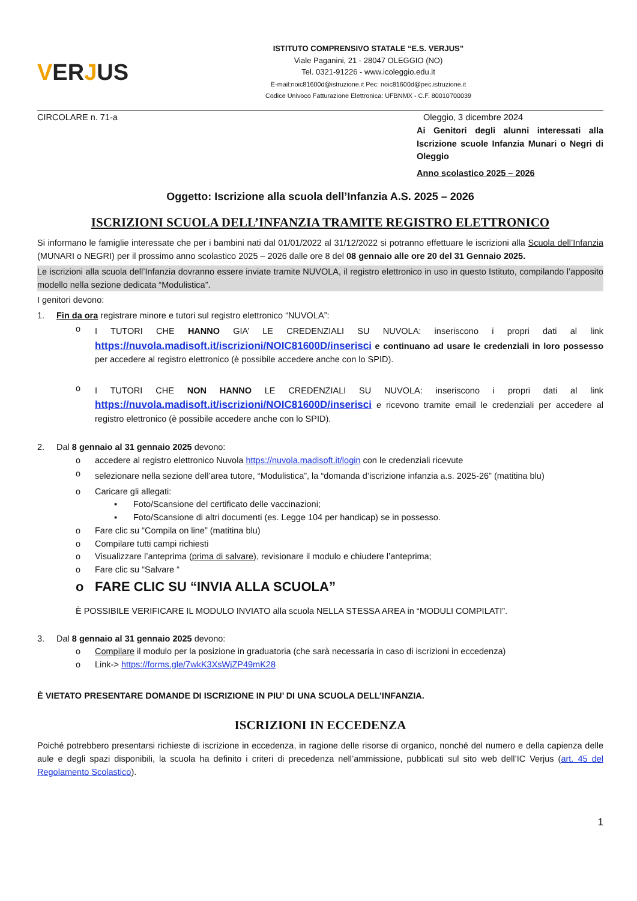VERJUS
ISTITUTO COMPRENSIVO STATALE “E.S. VERJUS”
Viale Paganini, 21 - 28047 OLEGGIO (NO)
Tel. 0321-91226 - www.icoleggio.edu.it
E-mail:noic81600d@istruzione.it Pec: noic81600d@pec.istruzione.it
Codice Univoco Fatturazione Elettronica: UFBNMX - C.F. 80010700039
CIRCOLARE n. 71-a Oleggio, 3 dicembre 2024
Ai Genitori degli alunni interessati alla Iscrizione scuole Infanzia Munari o Negri di Oleggio
Anno scolastico 2025 – 2026
Oggetto: Iscrizione alla scuola dell’Infanzia A.S. 2025 – 2026
ISCRIZIONI SCUOLA DELL’INFANZIA TRAMITE REGISTRO ELETTRONICO
Si informano le famiglie interessate che per i bambini nati dal 01/01/2022 al 31/12/2022 si potranno effettuare le iscrizioni alla Scuola dell’Infanzia (MUNARI o NEGRI) per il prossimo anno scolastico 2025 – 2026 dalle ore 8 del 08 gennaio alle ore 20 del 31 Gennaio 2025.
Le iscrizioni alla scuola dell’Infanzia dovranno essere inviate tramite NUVOLA, il registro elettronico in uso in questo Istituto, compilando l’apposito modello nella sezione dedicata “Modulistica”.
I genitori devono:
1. Fin da ora registrare minore e tutori sul registro elettronico “NUVOLA”:
o
I TUTORI CHE HANNO GIA’ LE CREDENZIALI SU NUVOLA: inseriscono i propri dati al link https://nuvola.madisoft.it/iscrizioni/NOIC81600D/inserisci e continuano ad usare le credenziali in loro possesso per accedere al registro elettronico (è possibile accedere anche con lo SPID).
o
I TUTORI CHE NON HANNO LE CREDENZIALI SU NUVOLA: inseriscono i propri dati al link https://nuvola.madisoft.it/iscrizioni/NOIC81600D/inserisci e ricevono tramite email le credenziali per accedere al registro elettronico (è possibile accedere anche con lo SPID).
2. Dal 8 gennaio al 31 gennaio 2025 devono:
o accedere al registro elettronico Nuvola https://nuvola.madisoft.it/login con le credenziali ricevute
o
selezionare nella sezione dell’area tutore, “Modulistica”, la “domanda d’iscrizione infanzia a.s. 2025-26” (matitina blu)
o Caricare gli allegati:
▪ Foto/Scansione del certificato delle vaccinazioni;
▪ Foto/Scansione di altri documenti (es. Legge 104 per handicap) se in possesso.
o Fare clic su “Compila on line” (matitina blu)
o Compilare tutti campi richiesti
o Visualizzare l’anteprima (prima di salvare), revisionare il modulo e chiudere l’anteprima;
o Fare clic su “Salvare “
o FARE CLIC SU “INVIA ALLA SCUOLA”
È POSSIBILE VERIFICARE IL MODULO INVIATO alla scuola NELLA STESSA AREA in “MODULI COMPILATI”.
3. Dal 8 gennaio al 31 gennaio 2025 devono:
o Compilare il modulo per la posizione in graduatoria (che sarà necessaria in caso di iscrizioni in eccedenza)
o Link-> https://forms.gle/7wkK3XsWjZP49mK28
È VIETATO PRESENTARE DOMANDE DI ISCRIZIONE IN PIU’ DI UNA SCUOLA DELL’INFANZIA.
ISCRIZIONI IN ECCEDENZA
Poiché potrebbero presentarsi richieste di iscrizione in eccedenza, in ragione delle risorse di organico, nonché del numero e della capienza delle aule e degli spazi disponibili, la scuola ha definito i criteri di precedenza nell’ammissione, pubblicati sul sito web dell’IC Verjus (art. 45 del Regolamento Scolastico).
1